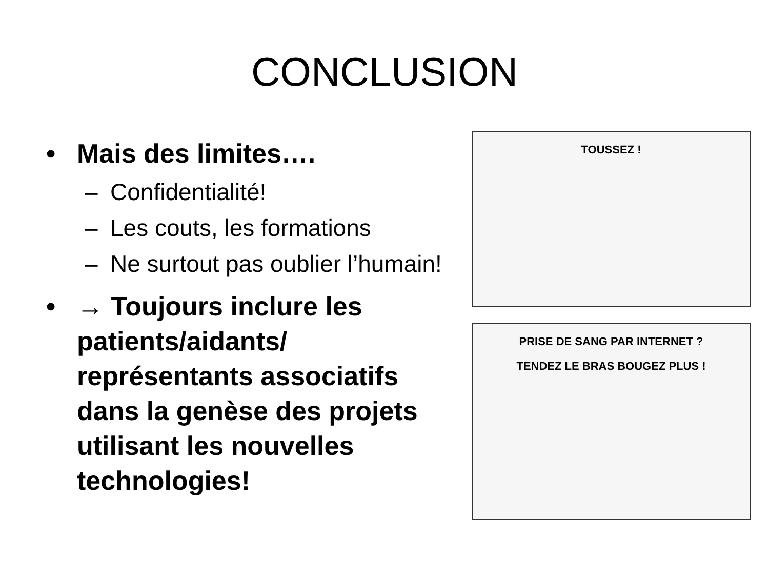CONCLUSION
• Mais des limites….
– Confidentialité!
– Les couts, les formations
– Ne surtout pas oublier l’humain!
• → Toujours inclure les patients/aidants/ représentants associatifs dans la genèse des projets utilisant les nouvelles technologies!
TOUSSEZ !
PRISE DE SANG PAR INTERNET ?
TENDEZ LE BRAS BOUGEZ PLUS !